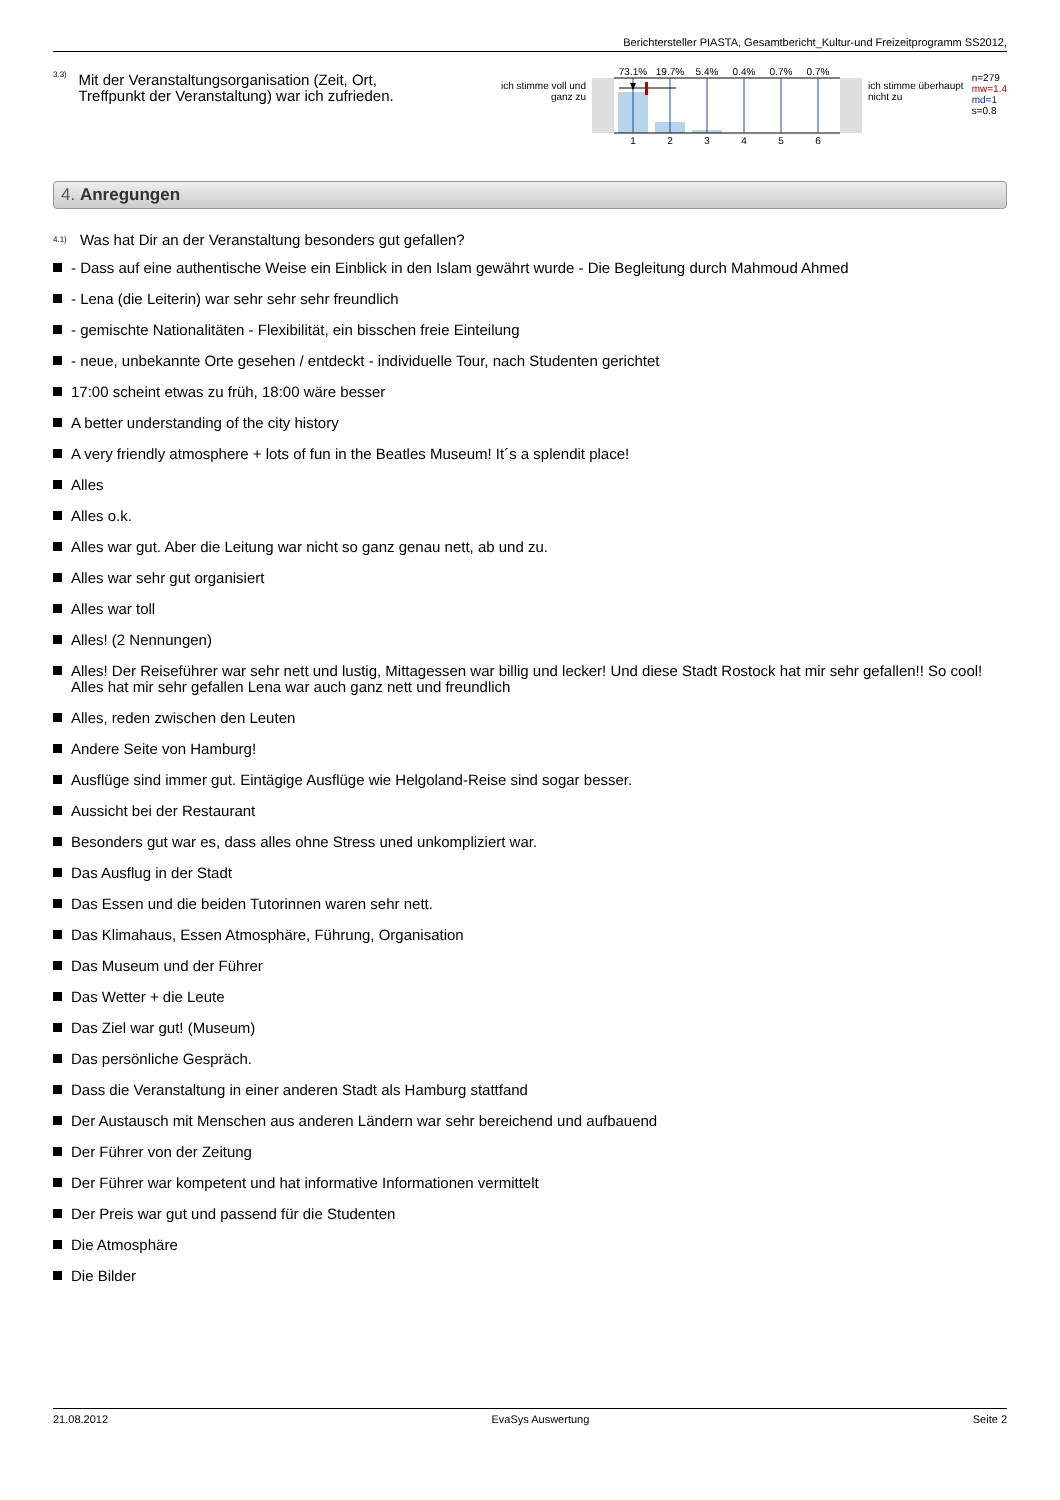Berichtersteller PIASTA, Gesamtbericht_Kultur-und Freizeitprogramm SS2012,
3.3)
Mit der Veranstaltungsorganisation (Zeit, Ort, Treffpunkt der Veranstaltung) war ich zufrieden.
ich stimme voll und ganz zu
73.1%
19.7%
5.4%
0.4%
0.7%
0.7%
1
2
3
4
5
6
ich stimme überhaupt nicht zu
n=279
mw=1.4
md=1
s=0.8
4. Anregungen
4.1)
Was hat Dir an der Veranstaltung besonders gut gefallen?
- Dass auf eine authentische Weise ein Einblick in den Islam gewährt wurde - Die Begleitung durch Mahmoud Ahmed
- Lena (die Leiterin) war sehr sehr sehr freundlich
- gemischte Nationalitäten - Flexibilität, ein bisschen freie Einteilung
- neue, unbekannte Orte gesehen / entdeckt - individuelle Tour, nach Studenten gerichtet
17:00 scheint etwas zu früh, 18:00 wäre besser
A better understanding of the city history
A very friendly atmosphere + lots of fun in the Beatles Museum! It´s a splendit place!
Alles
Alles o.k.
Alles war gut. Aber die Leitung war nicht so ganz genau nett, ab und zu.
Alles war sehr gut organisiert
Alles war toll
Alles! (2 Nennungen)
Alles! Der Reiseführer war sehr nett und lustig, Mittagessen war billig und lecker! Und diese Stadt Rostock hat mir sehr gefallen!! So cool! Alles hat mir sehr gefallen Lena war auch ganz nett und freundlich
Alles, reden zwischen den Leuten
Andere Seite von Hamburg!
Ausflüge sind immer gut. Eintägige Ausflüge wie Helgoland-Reise sind sogar besser.
Aussicht bei der Restaurant
Besonders gut war es, dass alles ohne Stress uned unkompliziert war.
Das Ausflug in der Stadt
Das Essen und die beiden Tutorinnen waren sehr nett.
Das Klimahaus, Essen Atmosphäre, Führung, Organisation
Das Museum und der Führer
Das Wetter + die Leute
Das Ziel war gut! (Museum)
Das persönliche Gespräch.
Dass die Veranstaltung in einer anderen Stadt als Hamburg stattfand
Der Austausch mit Menschen aus anderen Ländern war sehr bereichend und aufbauend
Der Führer von der Zeitung
Der Führer war kompetent und hat informative Informationen vermittelt
Der Preis war gut und passend für die Studenten
Die Atmosphäre
Die Bilder
21.08.2012 EvaSys Auswertung Seite 2